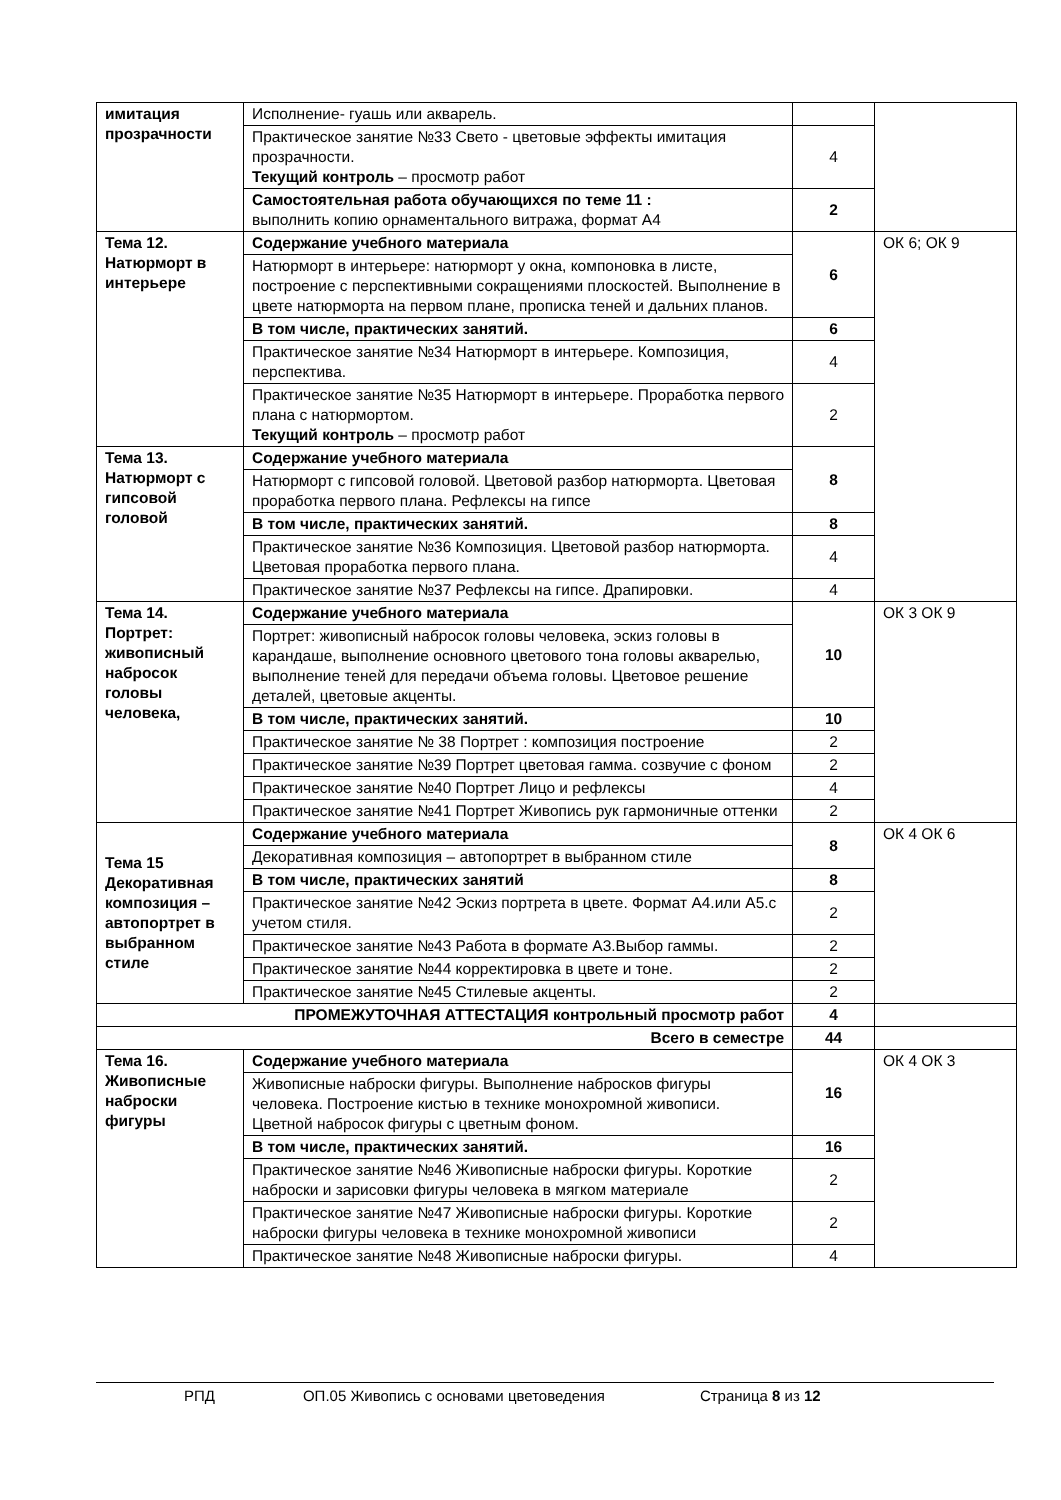| имитация прозрачности | Исполнение- гуашь или акварель. | | |
| | Практическое занятие №33 Свето - цветовые эффекты имитация прозрачности. Текущий контроль – просмотр работ | 4 | |
| | Самостоятельная работа обучающихся по теме 11 : выполнить копию орнаментального витража, формат А4 | 2 | |
| Тема 12. Натюрморт в интерьере | Содержание учебного материала | 6 | ОК 6; ОК 9 |
| | Натюрморт в интерьере: натюрморт у окна, компоновка в листе, построение с перспективными сокращениями плоскостей. Выполнение в цвете натюрморта на первом плане, прописка теней и дальних планов. | | |
| | В том числе, практических занятий. | 6 | |
| | Практическое занятие №34 Натюрморт в интерьере. Композиция, перспектива. | 4 | |
| | Практическое занятие №35 Натюрморт в интерьере. Проработка первого плана с натюрмортом. Текущий контроль – просмотр работ | 2 | |
| Тема 13. Натюрморт с гипсовой головой | Содержание учебного материала | 8 | |
| | Натюрморт с гипсовой головой. Цветовой разбор натюрморта. Цветовая проработка первого плана. Рефлексы на гипсе | | |
| | В том числе, практических занятий. | 8 | |
| | Практическое занятие №36 Композиция. Цветовой разбор натюрморта. Цветовая проработка первого плана. | 4 | |
| | Практическое занятие №37 Рефлексы на гипсе. Драпировки. | 4 | |
| Тема 14. Портрет: живописный набросок головы человека, | Содержание учебного материала | 10 | ОК 3 ОК 9 |
| | Портрет: живописный набросок головы человека, эскиз головы в карандаше, выполнение основного цветового тона головы акварелью, выполнение теней для передачи объема головы. Цветовое решение деталей, цветовые акценты. | | |
| | В том числе, практических занятий. | 10 | |
| | Практическое занятие № 38 Портрет : композиция построение | 2 | |
| | Практическое занятие №39 Портрет цветовая гамма. созвучие с фоном | 2 | |
| | Практическое занятие №40 Портрет Лицо и рефлексы | 4 | |
| | Практическое занятие №41 Портрет Живопись рук гармоничные оттенки | 2 | |
| Тема 15 Декоративная композиция – автопортрет в выбранном стиле | Содержание учебного материала | 8 | ОК 4 ОК 6 |
| | Декоративная композиция – автопортрет в выбранном стиле | | |
| | В том числе, практических занятий | 8 | |
| | Практическое занятие №42 Эскиз портрета в цвете. Формат А4.или А5.с учетом стиля. | 2 | |
| | Практическое занятие №43 Работа в формате А3.Выбор гаммы. | 2 | |
| | Практическое занятие №44 корректировка в цвете и тоне. | 2 | |
| | Практическое занятие №45 Стилевые акценты. | 2 | |
| ПРОМЕЖУТОЧНАЯ АТТЕСТАЦИЯ контрольный просмотр работ | | 4 | |
| Всего в семестре | | 44 | |
| Тема 16. Живописные наброски фигуры | Содержание учебного материала | 16 | ОК 4 ОК 3 |
| | Живописные наброски фигуры. Выполнение набросков фигуры человека. Построение кистью в технике монохромной живописи. Цветной набросок фигуры с цветным фоном. | | |
| | В том числе, практических занятий. | 16 | |
| | Практическое занятие №46 Живописные наброски фигуры. Короткие наброски и зарисовки фигуры человека в мягком материале | 2 | |
| | Практическое занятие №47 Живописные наброски фигуры. Короткие наброски фигуры человека в технике монохромной живописи | 2 | |
| | Практическое занятие №48 Живописные наброски фигуры. | 4 | |
РПД ОП.05 Живопись с основами цветоведения Страница 8 из 12